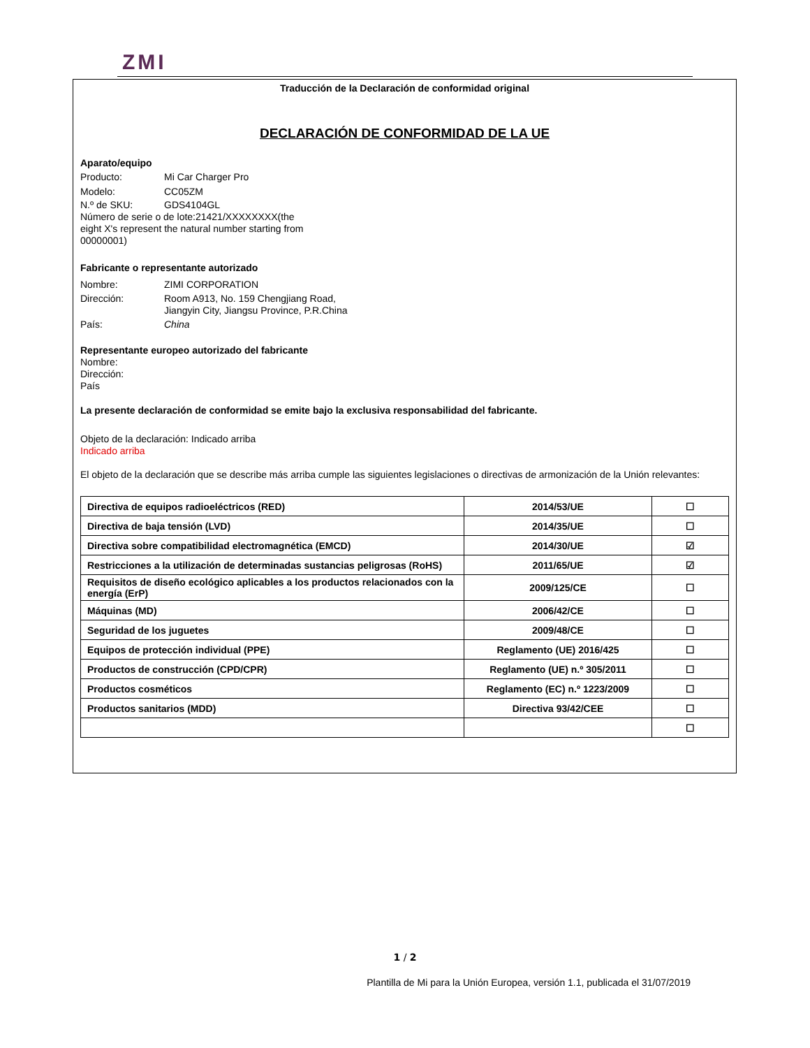ZMI
Traducción de la Declaración de conformidad original
DECLARACIÓN DE CONFORMIDAD DE LA UE
Aparato/equipo
Producto: Mi Car Charger Pro
Modelo: CC05ZM
N.º de SKU: GDS4104GL
Número de serie o de lote:21421/XXXXXXXX(the
eight X's represent the natural number starting from
00000001)
Fabricante o representante autorizado
Nombre: ZIMI CORPORATION
Dirección: Room A913, No. 159 Chengjiang Road, Jiangyin City, Jiangsu Province, P.R.China
País: China
Representante europeo autorizado del fabricante
Nombre:
Dirección:
País
La presente declaración de conformidad se emite bajo la exclusiva responsabilidad del fabricante.
Objeto de la declaración: Indicado arriba
Indicado arriba
El objeto de la declaración que se describe más arriba cumple las siguientes legislaciones o directivas de armonización de la Unión relevantes:
| Directiva de equipos radioeléctricos (RED) | 2014/53/UE | ☐ |
| Directiva de baja tensión (LVD) | 2014/35/UE | ☐ |
| Directiva sobre compatibilidad electromagnética (EMCD) | 2014/30/UE | ☑ |
| Restricciones a la utilización de determinadas sustancias peligrosas (RoHS) | 2011/65/UE | ☑ |
| Requisitos de diseño ecológico aplicables a los productos relacionados con la energía (ErP) | 2009/125/CE | ☐ |
| Máquinas (MD) | 2006/42/CE | ☐ |
| Seguridad de los juguetes | 2009/48/CE | ☐ |
| Equipos de protección individual (PPE) | Reglamento (UE) 2016/425 | ☐ |
| Productos de construcción (CPD/CPR) | Reglamento (UE) n.º 305/2011 | ☐ |
| Productos cosméticos | Reglamento (EC) n.º 1223/2009 | ☐ |
| Productos sanitarios (MDD) | Directiva 93/42/CEE | ☐ |
| | | ☐ |
1 / 2
Plantilla de Mi para la Unión Europea, versión 1.1, publicada el 31/07/2019